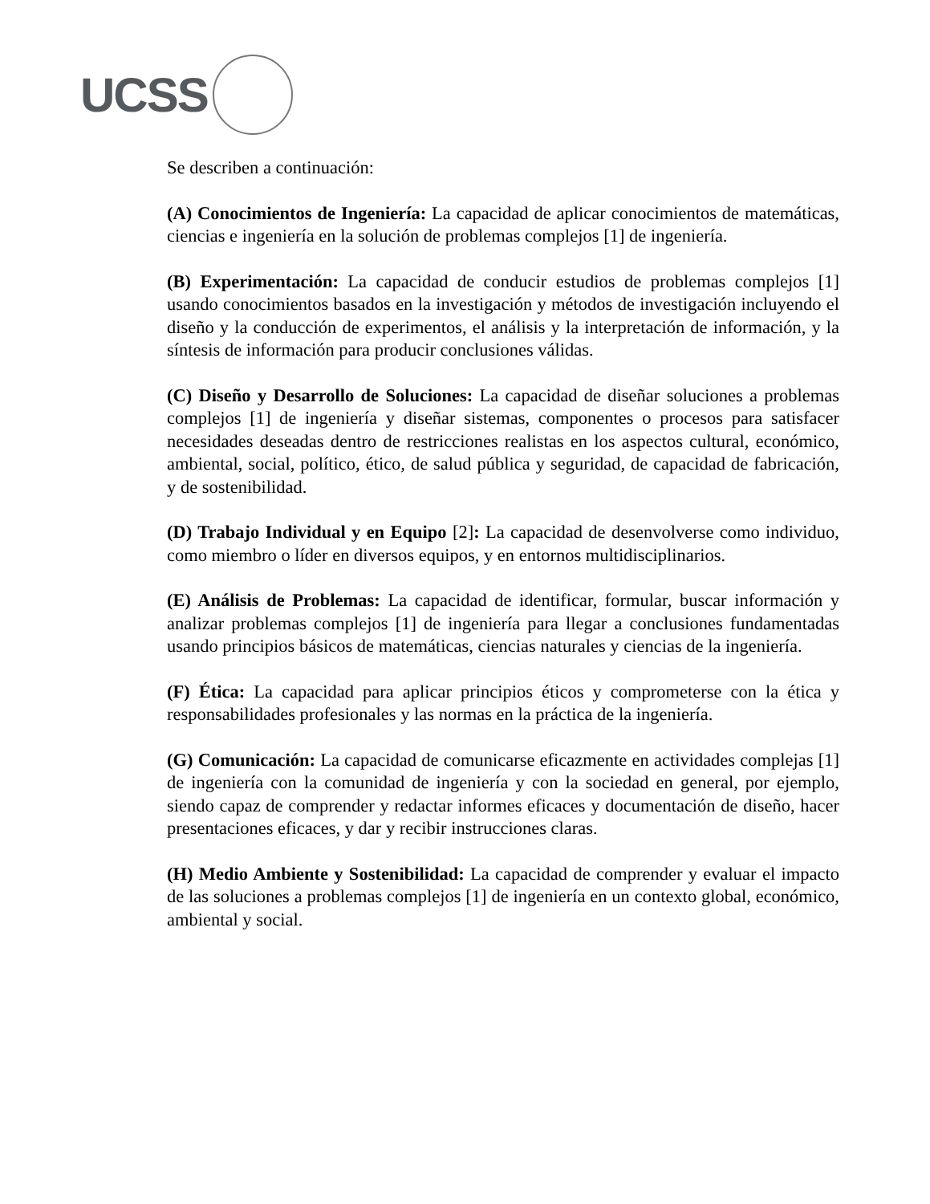UCSS
Se describen a continuación:
(A) Conocimientos de Ingeniería: La capacidad de aplicar conocimientos de matemáticas, ciencias e ingeniería en la solución de problemas complejos [1] de ingeniería.
(B) Experimentación: La capacidad de conducir estudios de problemas complejos [1] usando conocimientos basados en la investigación y métodos de investigación incluyendo el diseño y la conducción de experimentos, el análisis y la interpretación de información, y la síntesis de información para producir conclusiones válidas.
(C) Diseño y Desarrollo de Soluciones: La capacidad de diseñar soluciones a problemas complejos [1] de ingeniería y diseñar sistemas, componentes o procesos para satisfacer necesidades deseadas dentro de restricciones realistas en los aspectos cultural, económico, ambiental, social, político, ético, de salud pública y seguridad, de capacidad de fabricación, y de sostenibilidad.
(D) Trabajo Individual y en Equipo [2]: La capacidad de desenvolverse como individuo, como miembro o líder en diversos equipos, y en entornos multidisciplinarios.
(E) Análisis de Problemas: La capacidad de identificar, formular, buscar información y analizar problemas complejos [1] de ingeniería para llegar a conclusiones fundamentadas usando principios básicos de matemáticas, ciencias naturales y ciencias de la ingeniería.
(F) Ética: La capacidad para aplicar principios éticos y comprometerse con la ética y responsabilidades profesionales y las normas en la práctica de la ingeniería.
(G) Comunicación: La capacidad de comunicarse eficazmente en actividades complejas [1] de ingeniería con la comunidad de ingeniería y con la sociedad en general, por ejemplo, siendo capaz de comprender y redactar informes eficaces y documentación de diseño, hacer presentaciones eficaces, y dar y recibir instrucciones claras.
(H) Medio Ambiente y Sostenibilidad: La capacidad de comprender y evaluar el impacto de las soluciones a problemas complejos [1] de ingeniería en un contexto global, económico, ambiental y social.